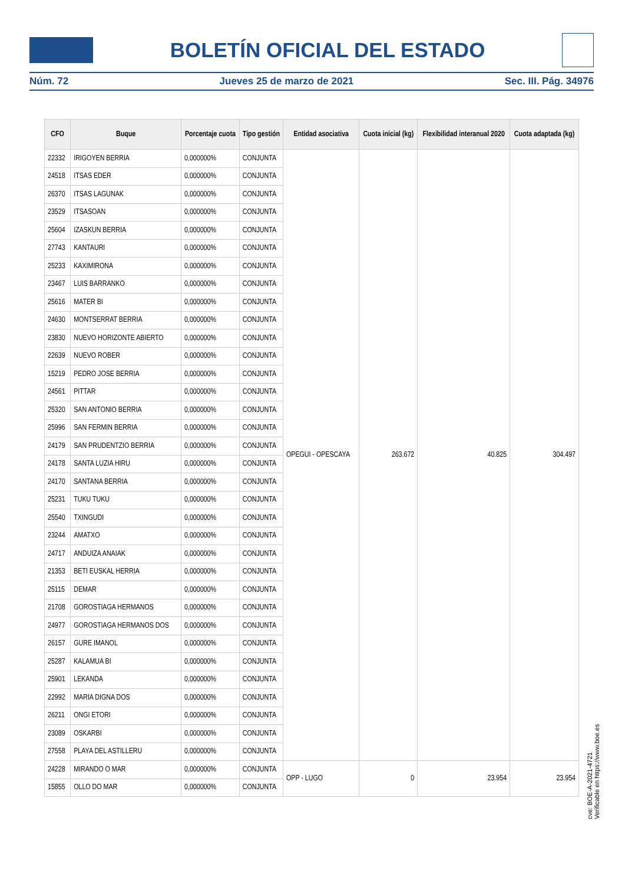BOLETÍN OFICIAL DEL ESTADO
Núm. 72 Jueves 25 de marzo de 2021 Sec. III. Pág. 34976
| CFO | Buque | Porcentaje cuota | Tipo gestión | Entidad asociativa | Cuota inicial (kg) | Flexibilidad interanual 2020 | Cuota adaptada (kg) |
| --- | --- | --- | --- | --- | --- | --- | --- |
| 22332 | IRIGOYEN BERRIA | 0,000000% | CONJUNTA | OPEGUI - OPESCAYA | 263.672 | 40.825 | 304.497 |
| 24518 | ITSAS EDER | 0,000000% | CONJUNTA | | | | |
| 26370 | ITSAS LAGUNAK | 0,000000% | CONJUNTA | | | | |
| 23529 | ITSASOAN | 0,000000% | CONJUNTA | | | | |
| 25604 | IZASKUN BERRIA | 0,000000% | CONJUNTA | | | | |
| 27743 | KANTAURI | 0,000000% | CONJUNTA | | | | |
| 25233 | KAXIMIRONA | 0,000000% | CONJUNTA | | | | |
| 23467 | LUIS BARRANKO | 0,000000% | CONJUNTA | | | | |
| 25616 | MATER BI | 0,000000% | CONJUNTA | | | | |
| 24630 | MONTSERRAT BERRIA | 0,000000% | CONJUNTA | | | | |
| 23830 | NUEVO HORIZONTE ABIERTO | 0,000000% | CONJUNTA | | | | |
| 22639 | NUEVO ROBER | 0,000000% | CONJUNTA | | | | |
| 15219 | PEDRO JOSE BERRIA | 0,000000% | CONJUNTA | | | | |
| 24561 | PITTAR | 0,000000% | CONJUNTA | | | | |
| 25320 | SAN ANTONIO BERRIA | 0,000000% | CONJUNTA | | | | |
| 25996 | SAN FERMIN BERRIA | 0,000000% | CONJUNTA | | | | |
| 24179 | SAN PRUDENTZIO BERRIA | 0,000000% | CONJUNTA | | | | |
| 24178 | SANTA LUZIA HIRU | 0,000000% | CONJUNTA | | | | |
| 24170 | SANTANA BERRIA | 0,000000% | CONJUNTA | | | | |
| 25231 | TUKU TUKU | 0,000000% | CONJUNTA | | | | |
| 25540 | TXINGUDI | 0,000000% | CONJUNTA | | | | |
| 23244 | AMATXO | 0,000000% | CONJUNTA | | | | |
| 24717 | ANDUIZA ANAIAK | 0,000000% | CONJUNTA | | | | |
| 21353 | BETI EUSKAL HERRIA | 0,000000% | CONJUNTA | | | | |
| 25115 | DEMAR | 0,000000% | CONJUNTA | | | | |
| 21708 | GOROSTIAGA HERMANOS | 0,000000% | CONJUNTA | | | | |
| 24977 | GOROSTIAGA HERMANOS DOS | 0,000000% | CONJUNTA | | | | |
| 26157 | GURE IMANOL | 0,000000% | CONJUNTA | | | | |
| 25287 | KALAMUA BI | 0,000000% | CONJUNTA | | | | |
| 25901 | LEKANDA | 0,000000% | CONJUNTA | | | | |
| 22992 | MARIA DIGNA DOS | 0,000000% | CONJUNTA | | | | |
| 26211 | ONGI ETORI | 0,000000% | CONJUNTA | | | | |
| 23089 | OSKARBI | 0,000000% | CONJUNTA | | | | |
| 27558 | PLAYA DEL ASTILLERU | 0,000000% | CONJUNTA | | | | |
| 24228 | MIRANDO O MAR | 0,000000% | CONJUNTA | OPP - LUGO | 0 | 23.954 | 23.954 |
| 15855 | OLLO DO MAR | 0,000000% | CONJUNTA | | | | |
cve: BOE-A-2021-4721
Verificable en https://www.boe.es